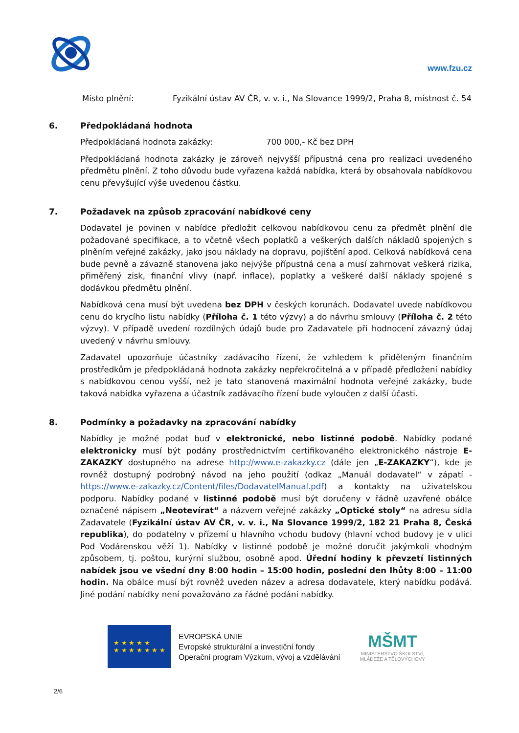www.fzu.cz
Místo plnění: Fyzikální ústav AV ČR, v. v. i., Na Slovance 1999/2, Praha 8, místnost č. 54
6. Předpokládaná hodnota
Předpokládaná hodnota zakázky: 700 000,- Kč bez DPH
Předpokládaná hodnota zakázky je zároveň nejvyšší přípustná cena pro realizaci uvedeného předmětu plnění. Z toho důvodu bude vyřazena každá nabídka, která by obsahovala nabídkovou cenu převyšující výše uvedenou částku.
7. Požadavek na způsob zpracování nabídkové ceny
Dodavatel je povinen v nabídce předložit celkovou nabídkovou cenu za předmět plnění dle požadované specifikace, a to včetně všech poplatků a veškerých dalších nákladů spojených s plněním veřejné zakázky, jako jsou náklady na dopravu, pojištění apod. Celková nabídková cena bude pevně a závazně stanovena jako nejvýše přípustná cena a musí zahrnovat veškerá rizika, přiměřený zisk, finanční vlivy (např. inflace), poplatky a veškeré další náklady spojené s dodávkou předmětu plnění.
Nabídková cena musí být uvedena bez DPH v českých korunách. Dodavatel uvede nabídkovou cenu do krycího listu nabídky (Příloha č. 1 této výzvy) a do návrhu smlouvy (Příloha č. 2 této výzvy). V případě uvedení rozdílných údajů bude pro Zadavatele při hodnocení závazný údaj uvedený v návrhu smlouvy.
Zadavatel upozorňuje účastníky zadávacího řízení, že vzhledem k přiděleným finančním prostředkům je předpokládaná hodnota zakázky nepřekročitelná a v případě předložení nabídky s nabídkovou cenou vyšší, než je tato stanovená maximální hodnota veřejné zakázky, bude taková nabídka vyřazena a účastník zadávacího řízení bude vyloučen z další účasti.
8. Podmínky a požadavky na zpracování nabídky
Nabídky je možné podat buď v elektronické, nebo listinné podobě. Nabídky podané elektronicky musí být podány prostřednictvím certifikovaného elektronického nástroje E-ZAKAZKY dostupného na adrese http://www.e-zakazky.cz (dále jen „E-ZAKAZKY“), kde je rovněž dostupný podrobný návod na jeho použití (odkaz „Manuál dodavatel“ v zápatí - https://www.e-zakazky.cz/Content/files/DodavatelManual.pdf) a kontakty na uživatelskou podporu. Nabídky podané v listinné podobě musí být doručeny v řádně uzavřené obálce označené nápisem „Neotevírat“ a názvem veřejné zakázky „Optické stoly“ na adresu sídla Zadavatele (Fyzikální ústav AV ČR, v. v. i., Na Slovance 1999/2, 182 21 Praha 8, Česká republika), do podatelny v přízemí u hlavního vchodu budovy (hlavní vchod budovy je v ulici Pod Vodárenskou věží 1). Nabídky v listinné podobě je možné doručit jakýmkoli vhodným způsobem, tj. poštou, kurýrní službou, osobně apod. Úřední hodiny k převzetí listinných nabídek jsou ve všední dny 8:00 hodin – 15:00 hodin, poslední den lhůty 8:00 – 11:00 hodin. Na obálce musí být rovněž uveden název a adresa dodavatele, který nabídku podává. Jiné podání nabídky není považováno za řádné podání nabídky.
★ ★ ★ ★ ★
★ ★ ★ ★ ★ ★ ★
EVROPSKÁ UNIE
Evropské strukturální a investiční fondy
Operační program Výzkum, vývoj a vzdělávání
MŠMT
MINISTERSTVO ŠKOLSTVÍ,
MLÁDEŽE A TĚLOVÝCHOVY
2/6